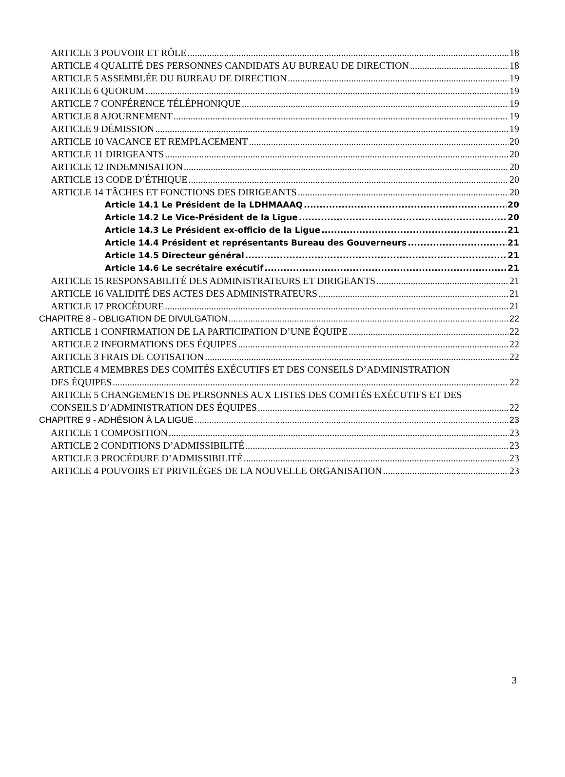ARTICLE 3 POUVOIR ET RÔLE 18
ARTICLE 4 QUALITÉ DES PERSONNES CANDIDATS AU BUREAU DE DIRECTION 18
ARTICLE 5 ASSEMBLÉE DU BUREAU DE DIRECTION 19
ARTICLE 6 QUORUM 19
ARTICLE 7 CONFÉRENCE TÉLÉPHONIQUE 19
ARTICLE 8 AJOURNEMENT 19
ARTICLE 9 DÉMISSION 19
ARTICLE 10 VACANCE ET REMPLACEMENT 20
ARTICLE 11 DIRIGEANTS 20
ARTICLE 12 INDEMNISATION 20
ARTICLE 13 CODE D’ÉTHIQUE 20
ARTICLE 14 TÂCHES ET FONCTIONS DES DIRIGEANTS 20
Article 14.1 Le Président de la LDHMAAAQ 20
Article 14.2 Le Vice-Président de la Ligue 20
Article 14.3 Le Président ex-officio de la Ligue 21
Article 14.4 Président et représentants Bureau des Gouverneurs 21
Article 14.5 Directeur général 21
Article 14.6 Le secrétaire exécutif 21
ARTICLE 15 RESPONSABILITÉ DES ADMINISTRATEURS ET DIRIGEANTS 21
ARTICLE 16 VALIDITÉ DES ACTES DES ADMINISTRATEURS 21
ARTICLE 17 PROCÉDURE 21
CHAPITRE 8 - OBLIGATION DE DIVULGATION 22
ARTICLE 1 CONFIRMATION DE LA PARTICIPATION D’UNE ÉQUIPE 22
ARTICLE 2 INFORMATIONS DES ÉQUIPES 22
ARTICLE 3 FRAIS DE COTISATION 22
ARTICLE 4 MEMBRES DES COMITÉS EXÉCUTIFS ET DES CONSEILS D’ADMINISTRATION
DES ÉQUIPES 22
ARTICLE 5 CHANGEMENTS DE PERSONNES AUX LISTES DES COMITÉS EXÉCUTIFS ET DES
CONSEILS D’ADMINISTRATION DES ÉQUIPES 22
CHAPITRE 9 - ADHÉSION À LA LIGUE 23
ARTICLE 1 COMPOSITION 23
ARTICLE 2 CONDITIONS D’ADMISSIBILITÉ 23
ARTICLE 3 PROCÉDURE D’ADMISSIBILITÉ 23
ARTICLE 4 POUVOIRS ET PRIVILÈGES DE LA NOUVELLE ORGANISATION 23
3